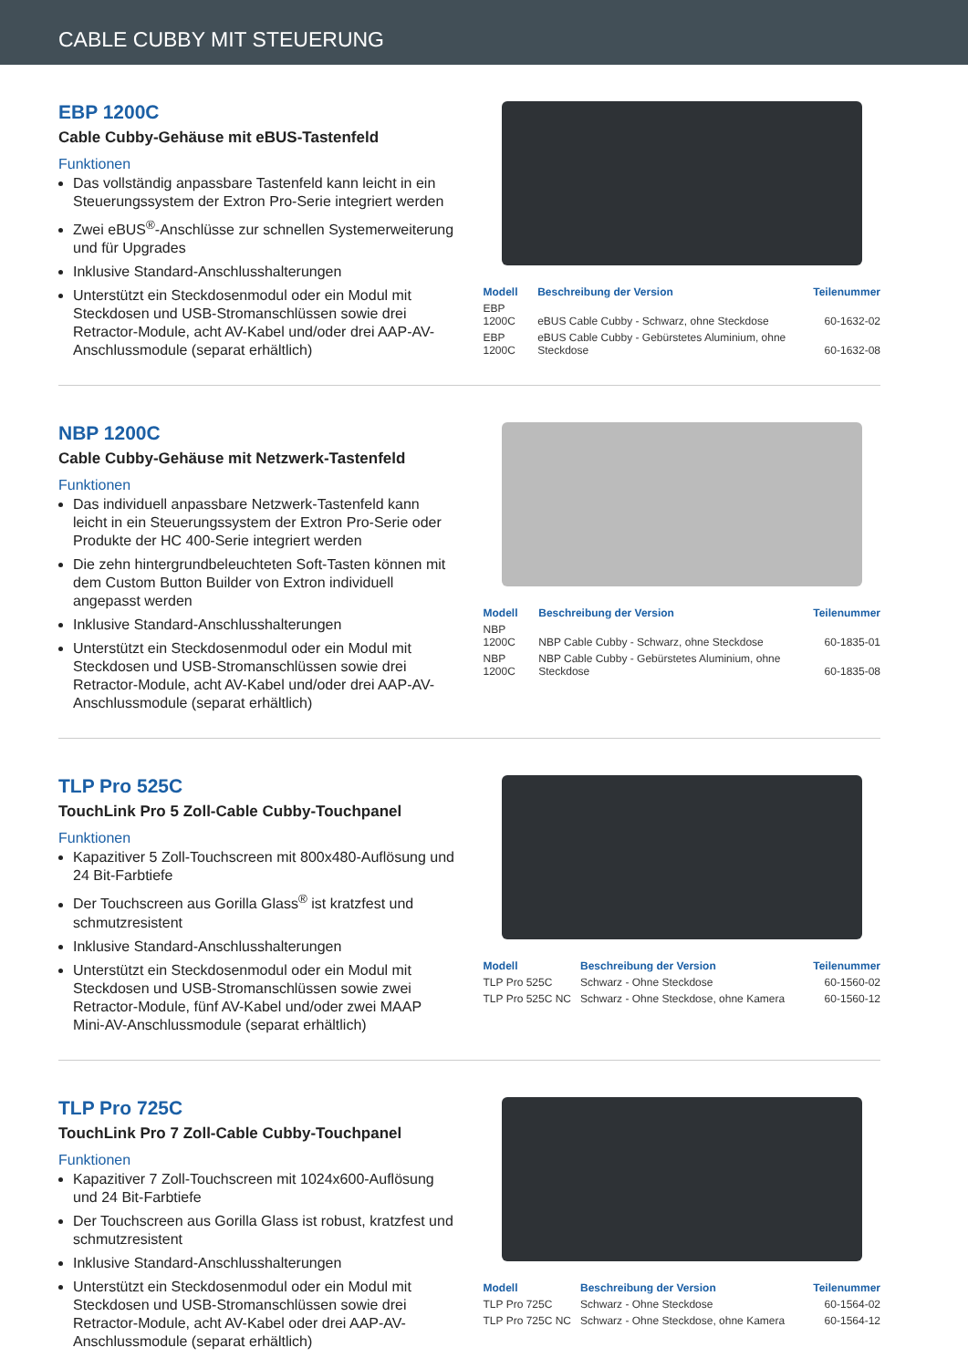CABLE CUBBY MIT STEUERUNG
EBP 1200C
Cable Cubby-Gehäuse mit eBUS-Tastenfeld
Funktionen
Das vollständig anpassbare Tastenfeld kann leicht in ein Steuerungssystem der Extron Pro-Serie integriert werden
Zwei eBUS<sup>®</sup>-Anschlüsse zur schnellen Systemerweiterung und für Upgrades
Inklusive Standard-Anschlusshalterungen
Unterstützt ein Steckdosenmodul oder ein Modul mit Steckdosen und USB-Stromanschlüssen sowie drei Retractor-Module, acht AV-Kabel und/oder drei AAP-AV-Anschlussmodule (separat erhältlich)
| Modell | Beschreibung der Version | Teilenummer |
| --- | --- | --- |
| EBP 1200C | eBUS Cable Cubby - Schwarz, ohne Steckdose | 60-1632-02 |
| EBP 1200C | eBUS Cable Cubby - Gebürstetes Aluminium, ohne Steckdose | 60-1632-08 |
NBP 1200C
Cable Cubby-Gehäuse mit Netzwerk-Tastenfeld
Funktionen
Das individuell anpassbare Netzwerk-Tastenfeld kann leicht in ein Steuerungssystem der Extron Pro-Serie oder Produkte der HC 400-Serie integriert werden
Die zehn hintergrundbeleuchteten Soft-Tasten können mit dem Custom Button Builder von Extron individuell angepasst werden
Inklusive Standard-Anschlusshalterungen
Unterstützt ein Steckdosenmodul oder ein Modul mit Steckdosen und USB-Stromanschlüssen sowie drei Retractor-Module, acht AV-Kabel und/oder drei AAP-AV-Anschlussmodule (separat erhältlich)
| Modell | Beschreibung der Version | Teilenummer |
| --- | --- | --- |
| NBP 1200C | NBP Cable Cubby - Schwarz, ohne Steckdose | 60-1835-01 |
| NBP 1200C | NBP Cable Cubby - Gebürstetes Aluminium, ohne Steckdose | 60-1835-08 |
TLP Pro 525C
TouchLink Pro 5 Zoll-Cable Cubby-Touchpanel
Funktionen
Kapazitiver 5 Zoll-Touchscreen mit 800x480-Auflösung und 24 Bit-Farbtiefe
Der Touchscreen aus Gorilla Glass<sup>®</sup> ist kratzfest und schmutzresistent
Inklusive Standard-Anschlusshalterungen
Unterstützt ein Steckdosenmodul oder ein Modul mit Steckdosen und USB-Stromanschlüssen sowie zwei Retractor-Module, fünf AV-Kabel und/oder zwei MAAP Mini-AV-Anschlussmodule (separat erhältlich)
| Modell | Beschreibung der Version | Teilenummer |
| --- | --- | --- |
| TLP Pro 525C | Schwarz - Ohne Steckdose | 60-1560-02 |
| TLP Pro 525C NC | Schwarz - Ohne Steckdose, ohne Kamera | 60-1560-12 |
TLP Pro 725C
TouchLink Pro 7 Zoll-Cable Cubby-Touchpanel
Funktionen
Kapazitiver 7 Zoll-Touchscreen mit 1024x600-Auflösung und 24 Bit-Farbtiefe
Der Touchscreen aus Gorilla Glass ist robust, kratzfest und schmutzresistent
Inklusive Standard-Anschlusshalterungen
Unterstützt ein Steckdosenmodul oder ein Modul mit Steckdosen und USB-Stromanschlüssen sowie drei Retractor-Module, acht AV-Kabel oder drei AAP-AV-Anschlussmodule (separat erhältlich)
| Modell | Beschreibung der Version | Teilenummer |
| --- | --- | --- |
| TLP Pro 725C | Schwarz - Ohne Steckdose | 60-1564-02 |
| TLP Pro 725C NC | Schwarz - Ohne Steckdose, ohne Kamera | 60-1564-12 |